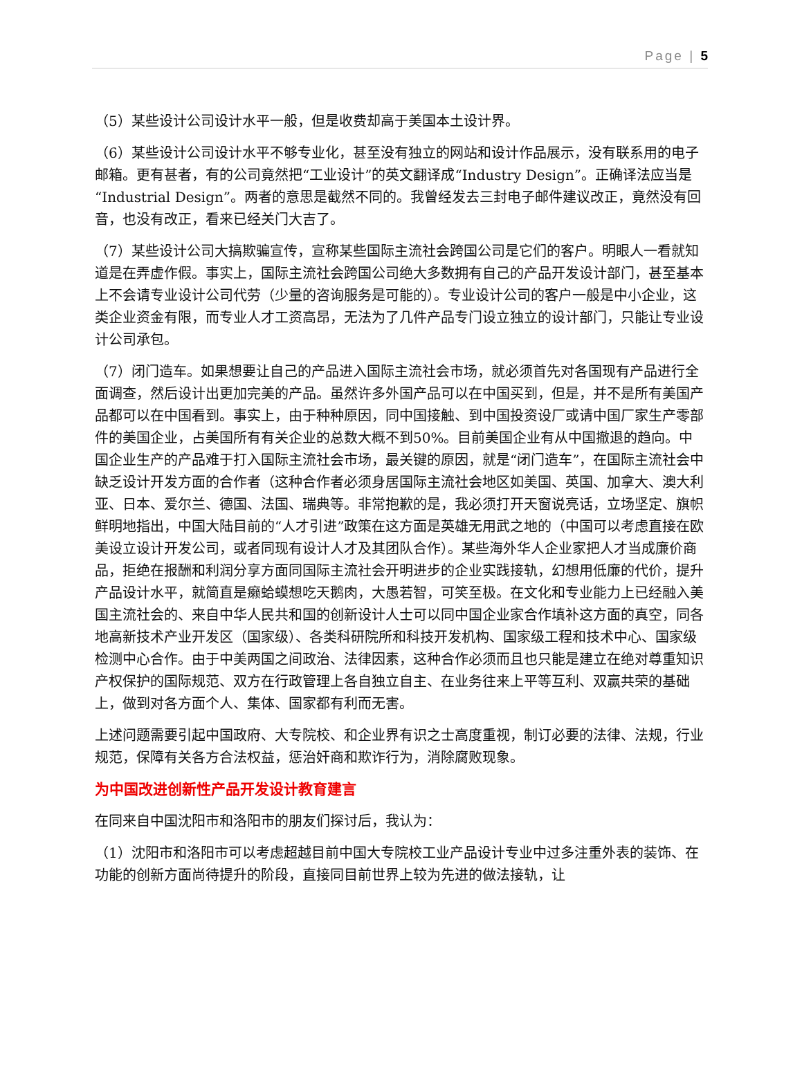Page | 5
（5）某些设计公司设计水平一般，但是收费却高于美国本土设计界。
（6）某些设计公司设计水平不够专业化，甚至没有独立的网站和设计作品展示，没有联系用的电子邮箱。更有甚者，有的公司竟然把“工业设计”的英文翻译成“Industry Design”。正确译法应当是“Industrial Design”。两者的意思是截然不同的。我曾经发去三封电子邮件建议改正，竟然没有回音，也没有改正，看来已经关门大吉了。
（7）某些设计公司大搞欺骗宣传，宣称某些国际主流社会跨国公司是它们的客户。明眼人一看就知道是在弄虚作假。事实上，国际主流社会跨国公司绝大多数拥有自己的产品开发设计部门，甚至基本上不会请专业设计公司代劳（少量的咨询服务是可能的）。专业设计公司的客户一般是中小企业，这类企业资金有限，而专业人才工资高昂，无法为了几件产品专门设立独立的设计部门，只能让专业设计公司承包。
（7）闭门造车。如果想要让自己的产品进入国际主流社会市场，就必须首先对各国现有产品进行全面调查，然后设计出更加完美的产品。虽然许多外国产品可以在中国买到，但是，并不是所有美国产品都可以在中国看到。事实上，由于种种原因，同中国接触、到中国投资设厂或请中国厂家生产零部件的美国企业，占美国所有有关企业的总数大概不到50%。目前美国企业有从中国撤退的趋向。中国企业生产的产品难于打入国际主流社会市场，最关键的原因，就是“闭门造车”，在国际主流社会中缺乏设计开发方面的合作者（这种合作者必须身居国际主流社会地区如美国、英国、加拿大、澳大利亚、日本、爱尔兰、德国、法国、瑞典等。非常抱歉的是，我必须打开天窗说亮话，立场坚定、旗帜鲜明地指出，中国大陆目前的“人才引进”政策在这方面是英雄无用武之地的（中国可以考虑直接在欧美设立设计开发公司，或者同现有设计人才及其团队合作）。某些海外华人企业家把人才当成廉价商品，拒绝在报酬和利润分享方面同国际主流社会开明进步的企业实践接轨，幻想用低廉的代价，提升产品设计水平，就简直是癞蛤蟆想吃天鹅肉，大愚若智，可笑至极。在文化和专业能力上已经融入美国主流社会的、来自中华人民共和国的创新设计人士可以同中国企业家合作填补这方面的真空，同各地高新技术产业开发区（国家级）、各类科研院所和科技开发机构、国家级工程和技术中心、国家级检测中心合作。由于中美两国之间政治、法律因素，这种合作必须而且也只能是建立在绝对尊重知识产权保护的国际规范、双方在行政管理上各自独立自主、在业务往来上平等互利、双赢共荣的基础上，做到对各方面个人、集体、国家都有利而无害。
上述问题需要引起中国政府、大专院校、和企业界有识之士高度重视，制订必要的法律、法规，行业规范，保障有关各方合法权益，惩治奸商和欺诈行为，消除腐败现象。
为中国改进创新性产品开发设计教育建言
在同来自中国沈阳市和洛阳市的朋友们探讨后，我认为：
（1）沈阳市和洛阳市可以考虑超越目前中国大专院校工业产品设计专业中过多注重外表的装饰、在功能的创新方面尚待提升的阶段，直接同目前世界上较为先进的做法接轨，让